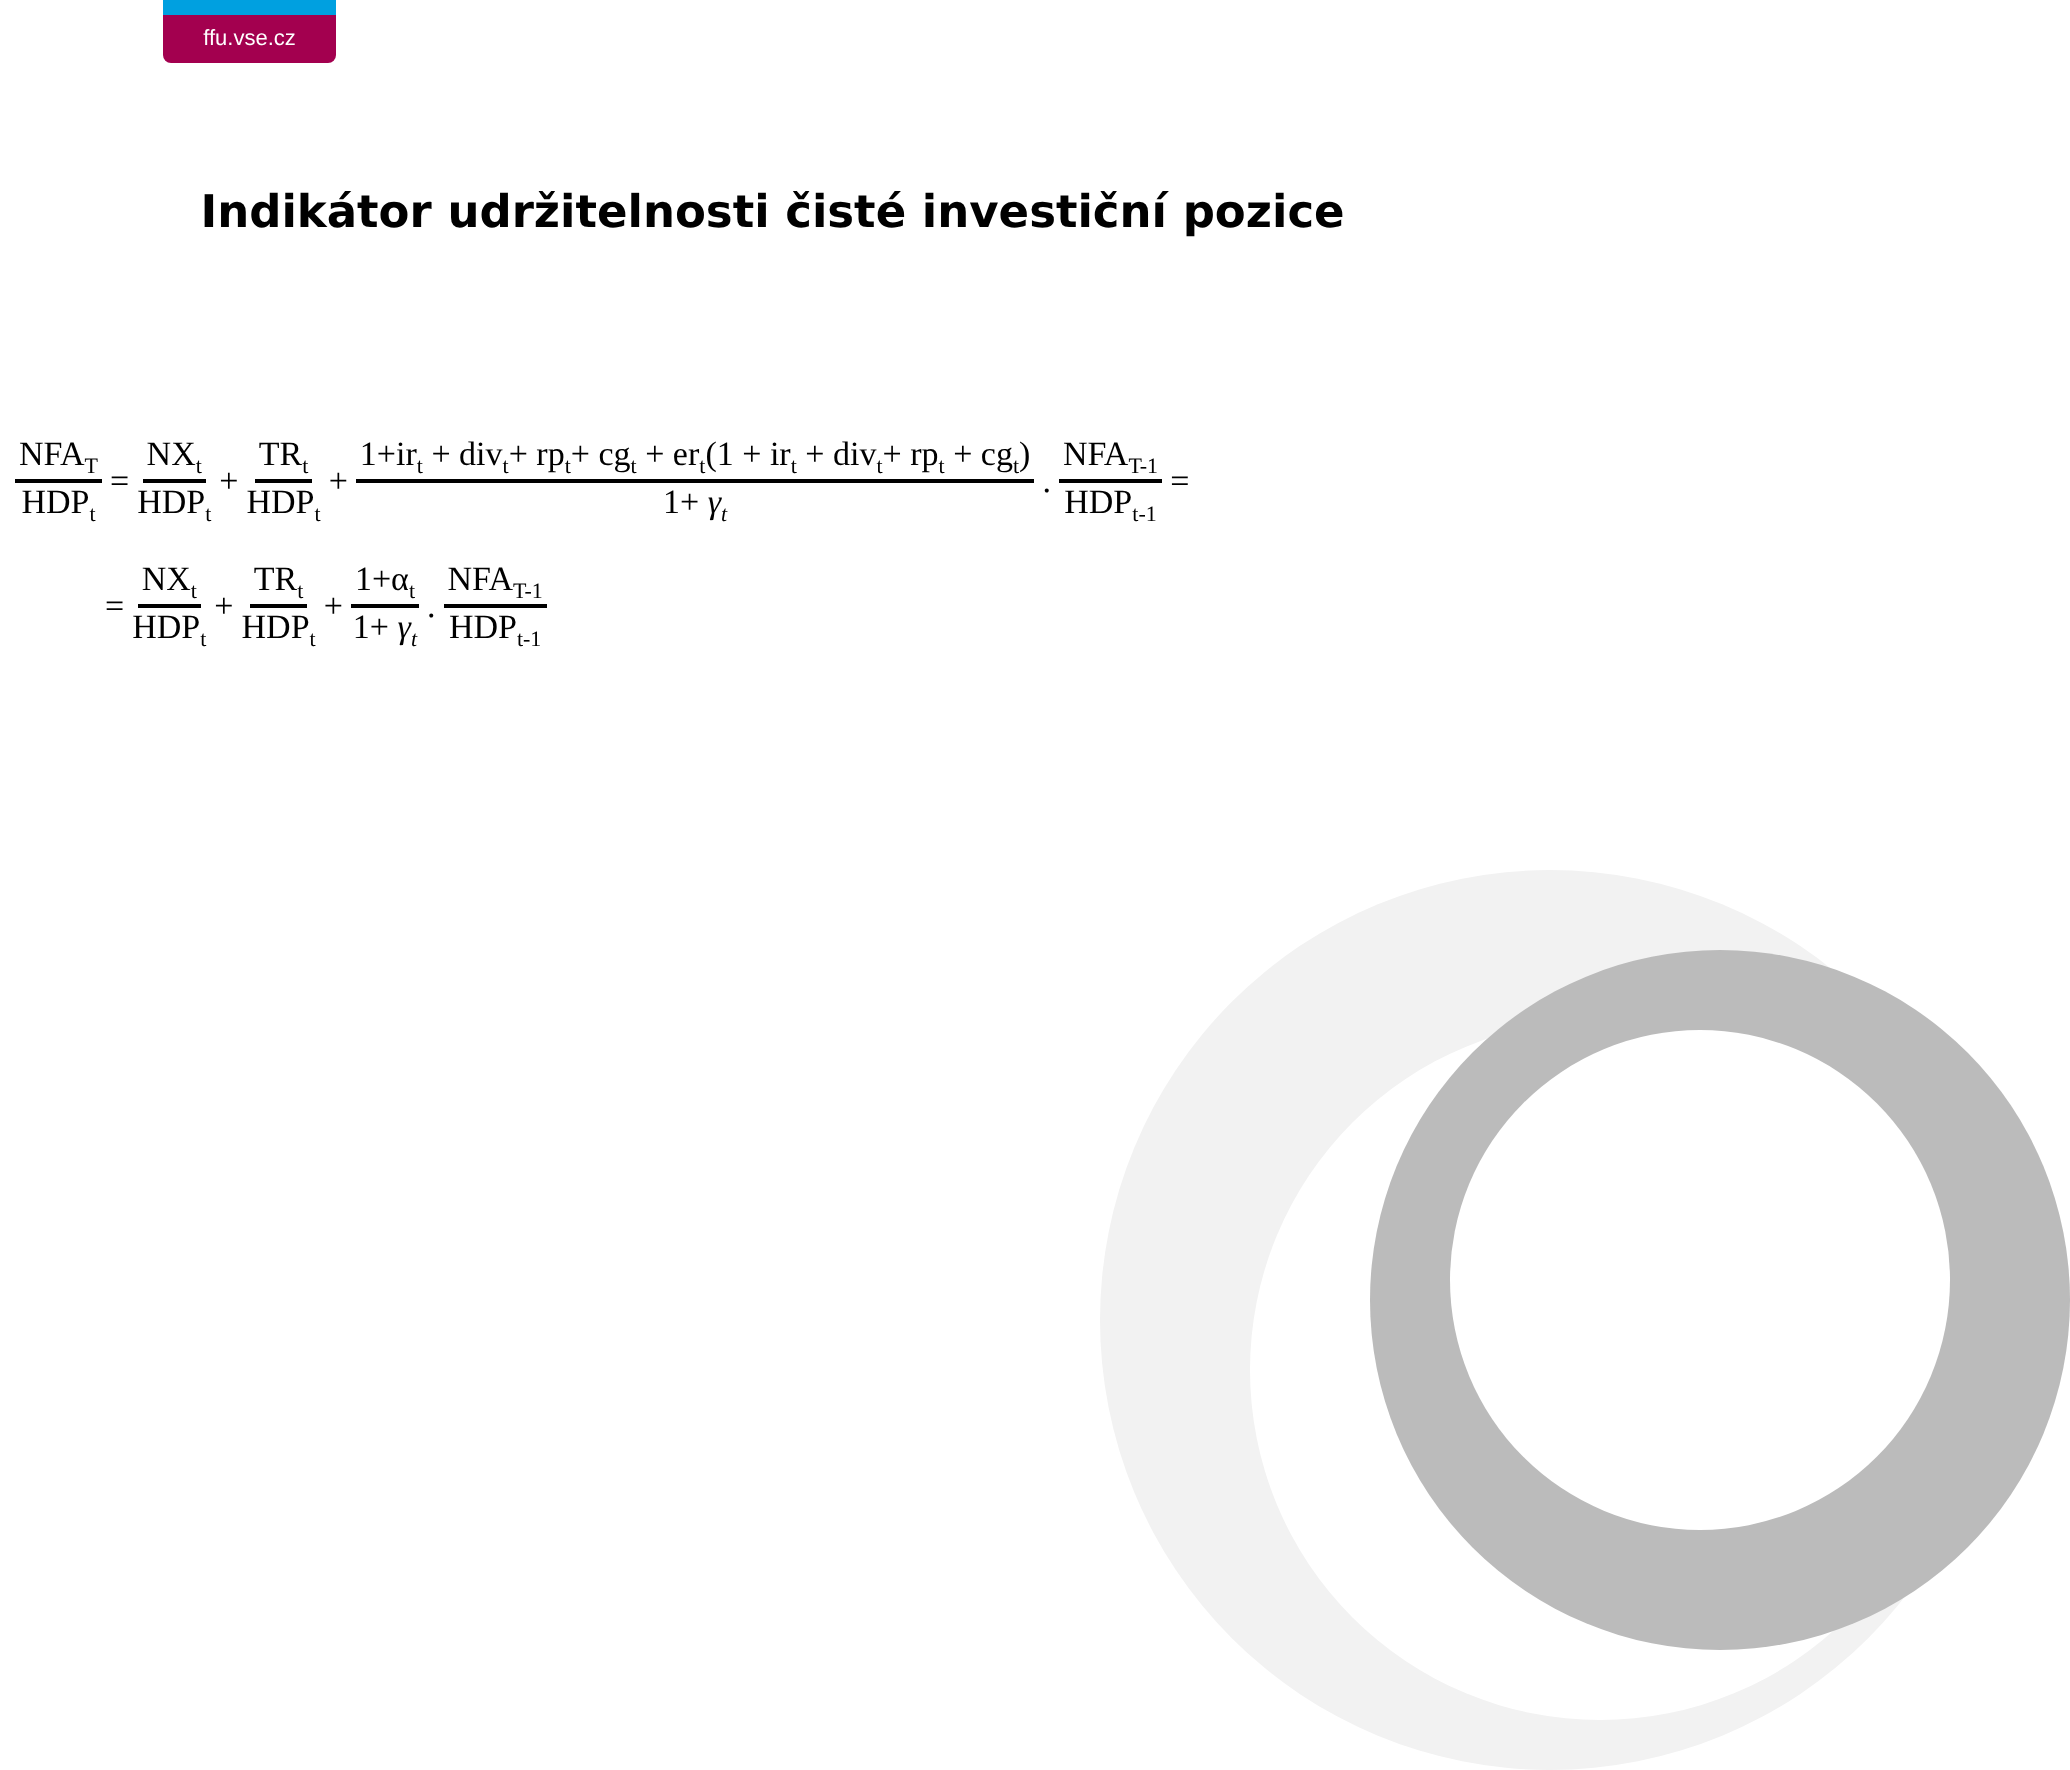ffu.vse.cz
Indikátor udržitelnosti čisté investiční pozice
NFA<sub>T</sub> HDP<sub>t</sub> = NX<sub>t</sub> HDP<sub>t</sub> + TR<sub>t</sub> HDP<sub>t</sub> + 1+ir<sub>t</sub> + div<sub>t</sub>+ rp<sub>t</sub>+ cg<sub>t</sub> + er<sub>t</sub>(1 + ir<sub>t</sub> + div<sub>t</sub>+ rp<sub>t</sub> + cg<sub>t</sub>) 1+ γ<sub>t</sub> . NFA<sub>T-1</sub> HDP<sub>t-1</sub> =
= NX<sub>t</sub> HDP<sub>t</sub> + TR<sub>t</sub> HDP<sub>t</sub> + 1+α<sub>t</sub> 1+ γ<sub>t</sub> . NFA<sub>T-1</sub> HDP<sub>t-1</sub>